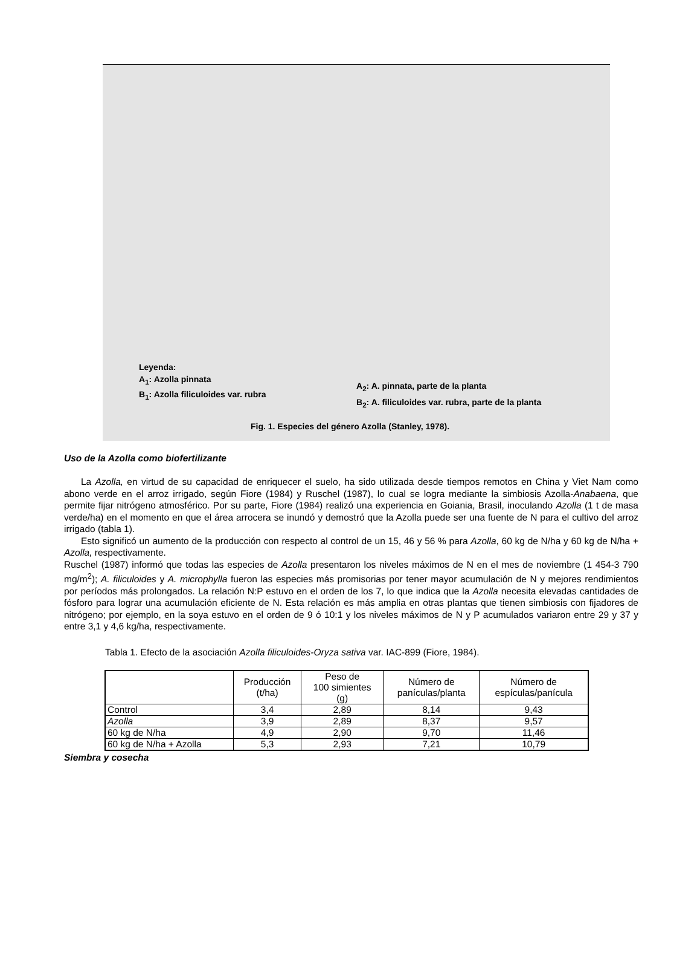Leyenda:
A<sub>1</sub>: Azolla pinnata
B<sub>1</sub>: Azolla filiculoides var. rubra
A<sub>2</sub>: A. pinnata, parte de la planta
B<sub>2</sub>: A. filiculoides var. rubra, parte de la planta
Fig. 1. Especies del género Azolla (Stanley, 1978).
Uso de la Azolla como biofertilizante
La Azolla, en virtud de su capacidad de enriquecer el suelo, ha sido utilizada desde tiempos remotos en China y Viet Nam como abono verde en el arroz irrigado, según Fiore (1984) y Ruschel (1987), lo cual se logra mediante la simbiosis Azolla-Anabaena, que permite fijar nitrógeno atmosférico. Por su parte, Fiore (1984) realizó una experiencia en Goiania, Brasil, inoculando Azolla (1 t de masa verde/ha) en el momento en que el área arrocera se inundó y demostró que la Azolla puede ser una fuente de N para el cultivo del arroz irrigado (tabla 1).
Esto significó un aumento de la producción con respecto al control de un 15, 46 y 56 % para Azolla, 60 kg de N/ha y 60 kg de N/ha + Azolla, respectivamente.
Ruschel (1987) informó que todas las especies de Azolla presentaron los niveles máximos de N en el mes de noviembre (1 454-3 790 mg/m<sup>2</sup>); A. filiculoides y A. microphylla fueron las especies más promisorias por tener mayor acumulación de N y mejores rendimientos por períodos más prolongados. La relación N:P estuvo en el orden de los 7, lo que indica que la Azolla necesita elevadas cantidades de fósforo para lograr una acumulación eficiente de N. Esta relación es más amplia en otras plantas que tienen simbiosis con fijadores de nitrógeno; por ejemplo, en la soya estuvo en el orden de 9 ó 10:1 y los niveles máximos de N y P acumulados variaron entre 29 y 37 y entre 3,1 y 4,6 kg/ha, respectivamente.
Tabla 1. Efecto de la asociación Azolla filiculoides-Oryza sativa var. IAC-899 (Fiore, 1984).
| | Producción (t/ha) | Peso de 100 simientes (g) | Número de panículas/planta | Número de espículas/panícula |
| --- | --- | --- | --- | --- |
| Control | 3,4 | 2,89 | 8,14 | 9,43 |
| Azolla | 3,9 | 2,89 | 8,37 | 9,57 |
| 60 kg de N/ha | 4,9 | 2,90 | 9,70 | 11,46 |
| 60 kg de N/ha + Azolla | 5,3 | 2,93 | 7,21 | 10,79 |
Siembra y cosecha